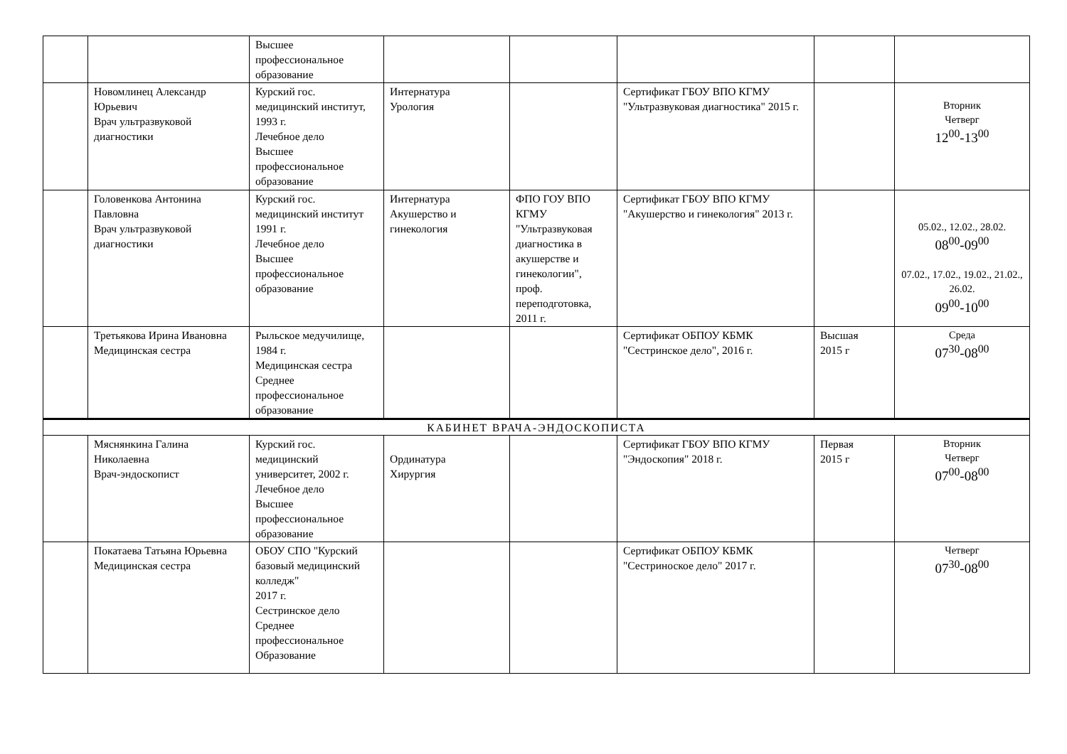| | | Высшее профессиональное образование | | | | | |
| | Новомлинец Александр Юрьевич Врач ультразвуковой диагностики | Курский гос. медицинский институт, 1993 г. Лечебное дело Высшее профессиональное образование | Интернатура Урология | | Сертификат ГБОУ ВПО КГМУ "Ультразвуковая диагностика" 2015 г. | | Вторник Четверг 12<sup>00</sup>-13<sup>00</sup> |
| | Головенкова Антонина Павловна Врач ультразвуковой диагностики | Курский гос. медицинский институт 1991 г. Лечебное дело Высшее профессиональное образование | Интернатура Акушерство и гинекология | ФПО ГОУ ВПО КГМУ "Ультразвуковая диагностика в акушерстве и гинекологии", проф. переподготовка, 2011 г. | Сертификат ГБОУ ВПО КГМУ "Акушерство и гинекология" 2013 г. | | 05.02., 12.02., 28.02. 08<sup>00</sup>-09<sup>00</sup> 07.02., 17.02., 19.02., 21.02., 26.02. 09<sup>00</sup>-10<sup>00</sup> |
| | Третьякова Ирина Ивановна Медицинская сестра | Рыльское медучилище, 1984 г. Медицинская сестра Среднее профессиональное образование | | | Сертификат ОБПОУ КБМК "Сестринское дело", 2016 г. | Высшая 2015 г | Среда 07<sup>30</sup>-08<sup>00</sup> |
| КАБИНЕТ ВРАЧА-ЭНДОСКОПИСТА | | | | | | | |
| | Мяснянкина Галина Николаевна Врач-эндоскопист | Курский гос. медицинский университет, 2002 г. Лечебное дело Высшее профессиональное образование | Ординатура Хирургия | | Сертификат ГБОУ ВПО КГМУ "Эндоскопия" 2018 г. | Первая 2015 г | Вторник Четверг 07<sup>00</sup>-08<sup>00</sup> |
| | Покатаева Татьяна Юрьевна Медицинская сестра | ОБОУ СПО "Курский базовый медицинский колледж" 2017 г. Сестринское дело Среднее профессиональное Образование | | | Сертификат ОБПОУ КБМК "Сестриноское дело" 2017 г. | | Четверг 07<sup>30</sup>-08<sup>00</sup> |